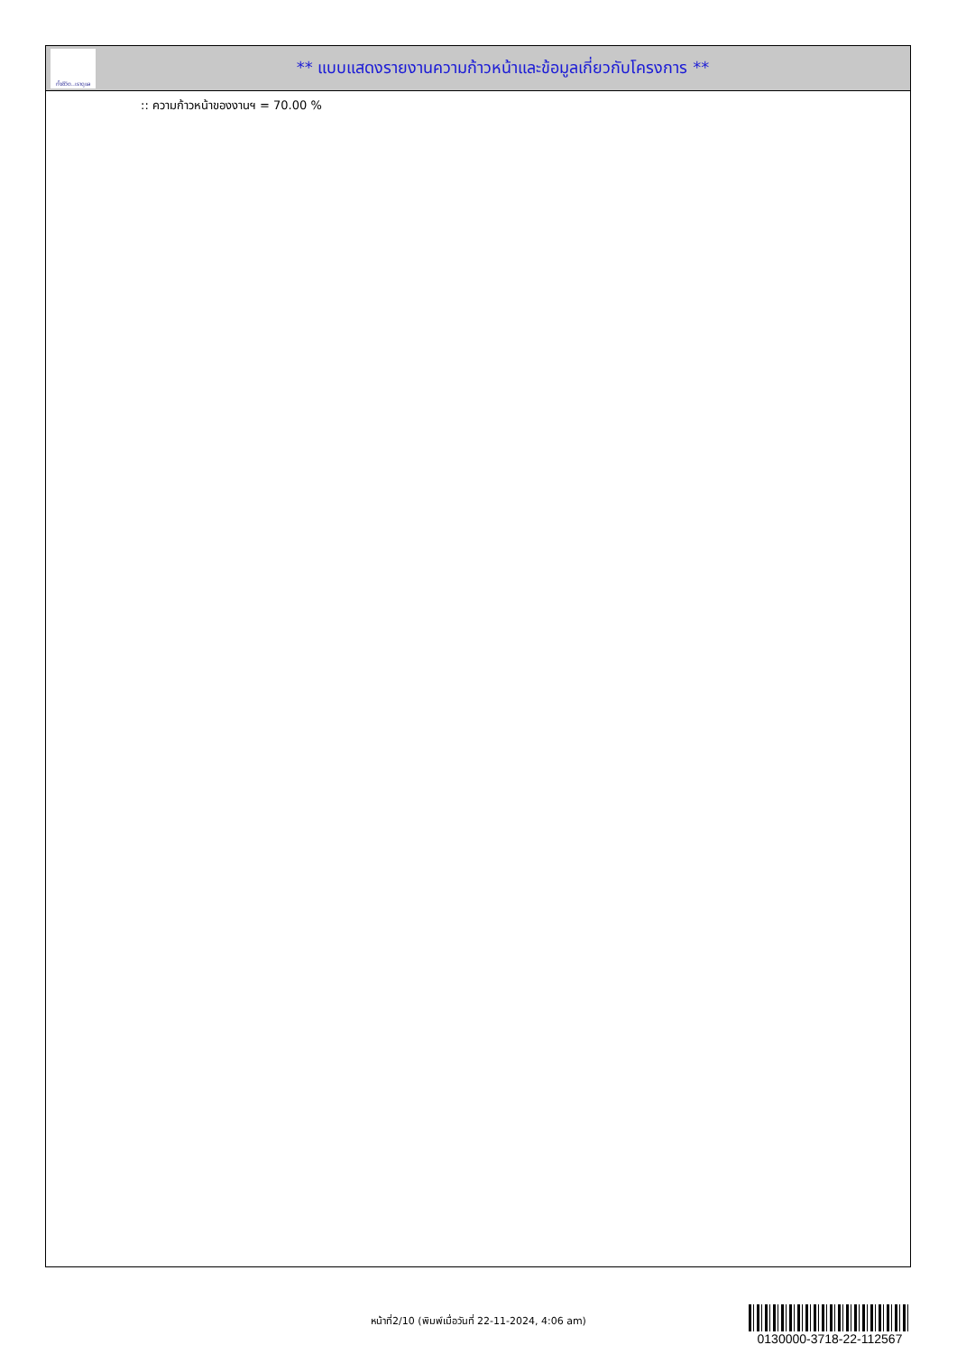ทั้งชีวิต..เราดูแล
** แบบแสดงรายงานความก้าวหน้าและข้อมูลเกี่ยวกับโครงการ **
:: ความก้าวหน้าของงานฯ = 70.00 %
หน้าที่2/10 (พิมพ์เมื่อวันที่ 22-11-2024, 4:06 am)
0130000-3718-22-112567